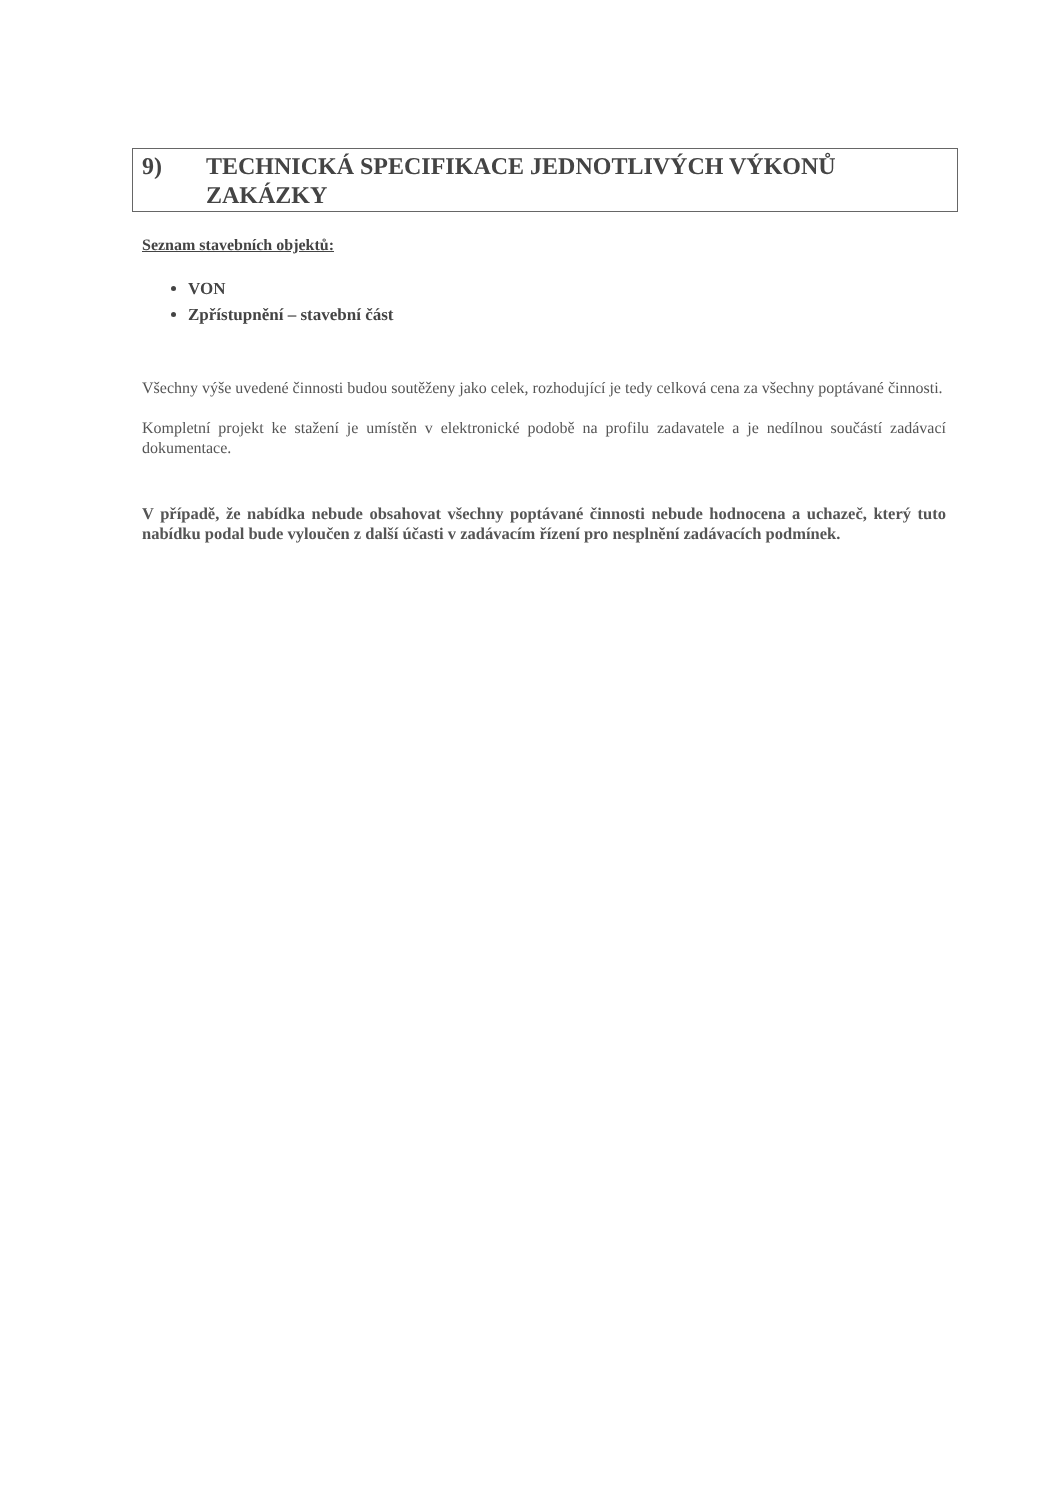9) TECHNICKÁ SPECIFIKACE JEDNOTLIVÝCH VÝKONŮ
ZAKÁZKY
Seznam stavebních objektů:
VON
Zpřístupnění – stavební část
Všechny výše uvedené činnosti budou soutěženy jako celek, rozhodující je tedy celková cena za všechny poptávané činnosti.
Kompletní projekt ke stažení je umístěn v elektronické podobě na profilu zadavatele a je nedílnou součástí zadávací dokumentace.
V případě, že nabídka nebude obsahovat všechny poptávané činnosti nebude hodnocena a uchazeč, který tuto nabídku podal bude vyloučen z další účasti v zadávacím řízení pro nesplnění zadávacích podmínek.